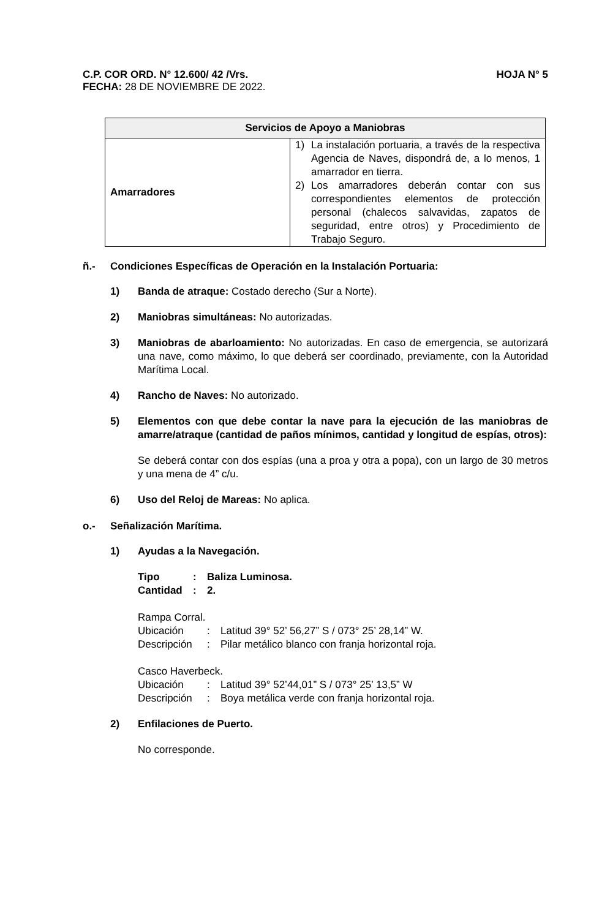C.P. COR ORD. N° 12.600/ 42 /Vrs. HOJA N° 5
FECHA: 28 DE NOVIEMBRE DE 2022.
| Servicios de Apoyo a Maniobras | |
| --- | --- |
| Amarradores | 1) La instalación portuaria, a través de la respectiva Agencia de Naves, dispondrá de, a lo menos, 1 amarrador en tierra. 2) Los amarradores deberán contar con sus correspondientes elementos de protección personal (chalecos salvavidas, zapatos de seguridad, entre otros) y Procedimiento de Trabajo Seguro. |
ñ.- Condiciones Específicas de Operación en la Instalación Portuaria:
1) Banda de atraque: Costado derecho (Sur a Norte).
2) Maniobras simultáneas: No autorizadas.
3) Maniobras de abarloamiento: No autorizadas. En caso de emergencia, se autorizará una nave, como máximo, lo que deberá ser coordinado, previamente, con la Autoridad Marítima Local.
4) Rancho de Naves: No autorizado.
5) Elementos con que debe contar la nave para la ejecución de las maniobras de amarre/atraque (cantidad de paños mínimos, cantidad y longitud de espías, otros):
Se deberá contar con dos espías (una a proa y otra a popa), con un largo de 30 metros y una mena de 4” c/u.
6) Uso del Reloj de Mareas: No aplica.
o.- Señalización Marítima.
1) Ayudas a la Navegación.
Tipo: Baliza Luminosa.
Cantidad: 2.
Rampa Corral.
Ubicación: Latitud 39° 52’ 56,27” S / 073° 25’ 28,14” W.
Descripción: Pilar metálico blanco con franja horizontal roja.
Casco Haverbeck.
Ubicación: Latitud 39° 52’44,01” S / 073° 25’ 13,5” W
Descripción: Boya metálica verde con franja horizontal roja.
2) Enfilaciones de Puerto.
No corresponde.